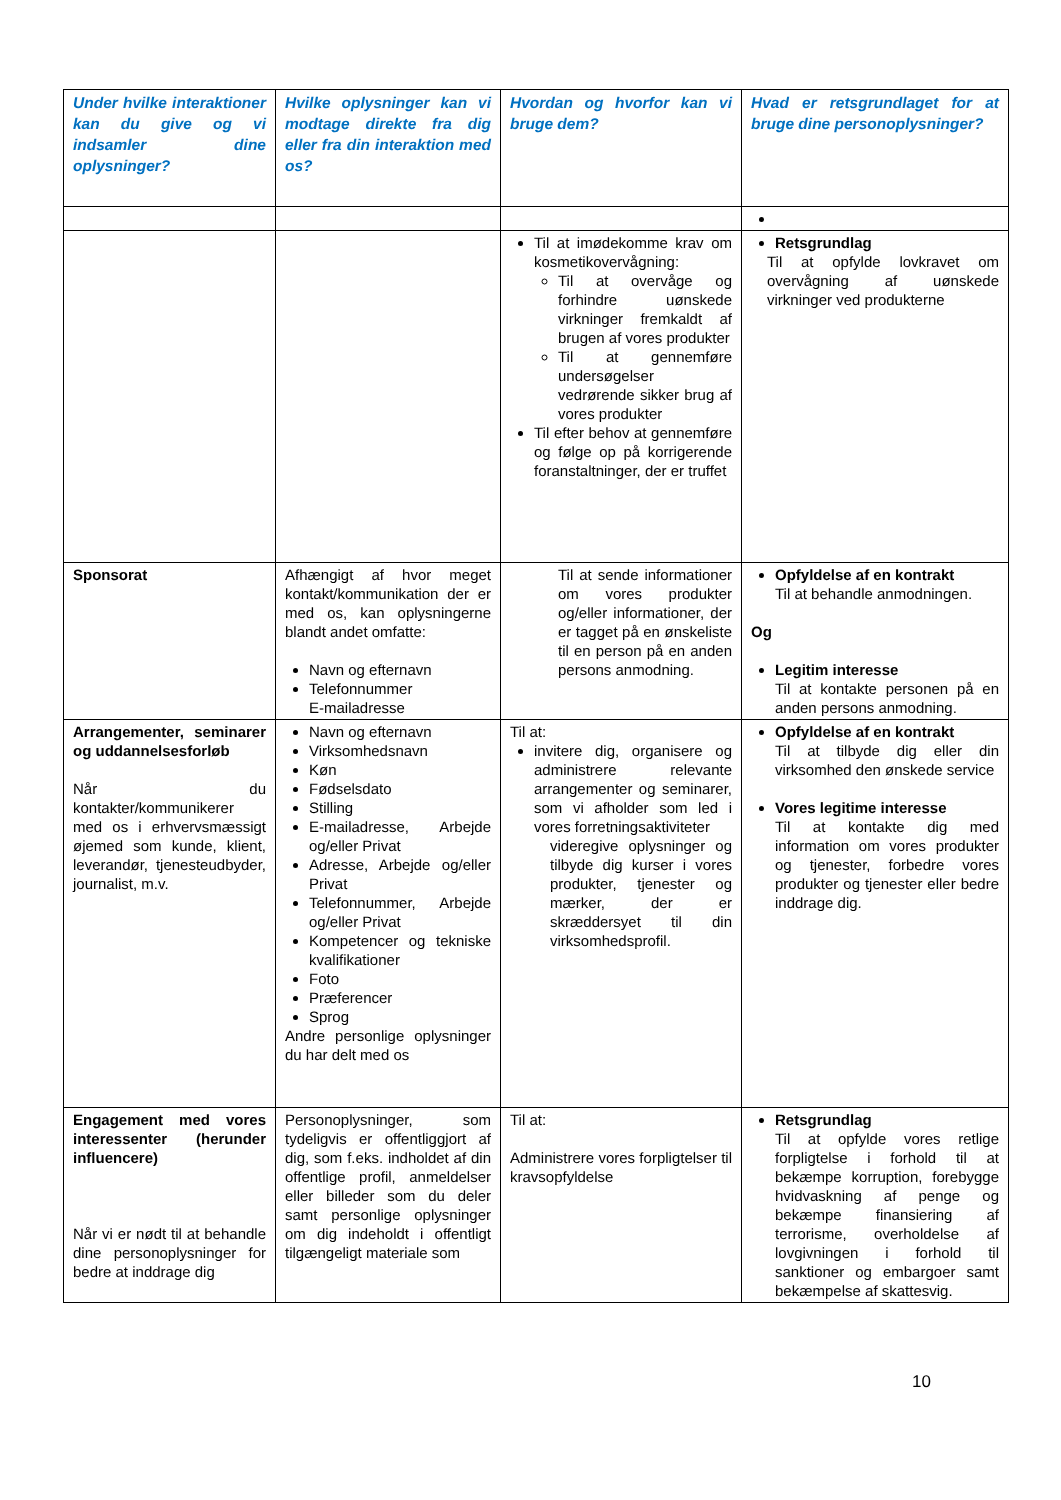| Under hvilke interaktioner kan du give og vi indsamler dine oplysninger? | Hvilke oplysninger kan vi modtage direkte fra dig eller fra din interaktion med os? | Hvordan og hvorfor kan vi bruge dem? | Hvad er retsgrundlaget for at bruge dine personoplysninger? |
| --- | --- | --- | --- |
| | | Til at imødekomme krav om kosmetikovervågning: Til at overvåge og forhindre uønskede virkninger fremkaldt af brugen af vores produkter Til at gennemføre undersøgelser vedrørende sikker brug af vores produkter Til efter behov at gennemføre og følge op på korrigerende foranstaltninger, der er truffet | Retsgrundlag Til at opfylde lovkravet om overvågning af uønskede virkninger ved produkterne |
| Sponsorat | Afhængigt af hvor meget kontakt/kommunikation der er med os, kan oplysningerne blandt andet omfatte: Navn og efternavn Telefonnummer E-mailadresse | Til at sende informationer om vores produkter og/eller informationer, der er tagget på en ønskeliste til en person på en anden persons anmodning. | Opfyldelse af en kontrakt Til at behandle anmodningen. Og Legitim interesse Til at kontakte personen på en anden persons anmodning. |
| Arrangementer, seminarer og uddannelsesforløb Når du kontakter/kommunikerer med os i erhvervsmæssigt øjemed som kunde, klient, leverandør, tjenesteudbyder, journalist, m.v. | Navn og efternavn Virksomhedsnavn Køn Fødselsdato Stilling E-mailadresse, Arbejde og/eller Privat Adresse, Arbejde og/eller Privat Telefonnummer, Arbejde og/eller Privat Kompetencer og tekniske kvalifikationer Foto Præferencer Sprog Andre personlige oplysninger du har delt med os | Til at: invitere dig, organisere og administrere relevante arrangementer og seminarer, som vi afholder som led i vores forretningsaktiviteter videregive oplysninger og tilbyde dig kurser i vores produkter, tjenester og mærker, der er skræddersyet til din virksomhedsprofil. | Opfyldelse af en kontrakt Til at tilbyde dig eller din virksomhed den ønskede service Vores legitime interesse Til at kontakte dig med information om vores produkter og tjenester, forbedre vores produkter og tjenester eller bedre inddrage dig. |
| Engagement med vores interessenter (herunder influencere) Når vi er nødt til at behandle dine personoplysninger for bedre at inddrage dig | Personoplysninger, som tydeligvis er offentliggjort af dig, som f.eks. indholdet af din offentlige profil, anmeldelser eller billeder som du deler samt personlige oplysninger om dig indeholdt i offentligt tilgængeligt materiale som | Til at: Administrere vores forpligtelser til kravsopfyldelse | Retsgrundlag Til at opfylde vores retlige forpligtelse i forhold til at bekæmpe korruption, forebygge hvidvaskning af penge og bekæmpe finansiering af terrorisme, overholdelse af lovgivningen i forhold til sanktioner og embargoer samt bekæmpelse af skattesvig. |
10